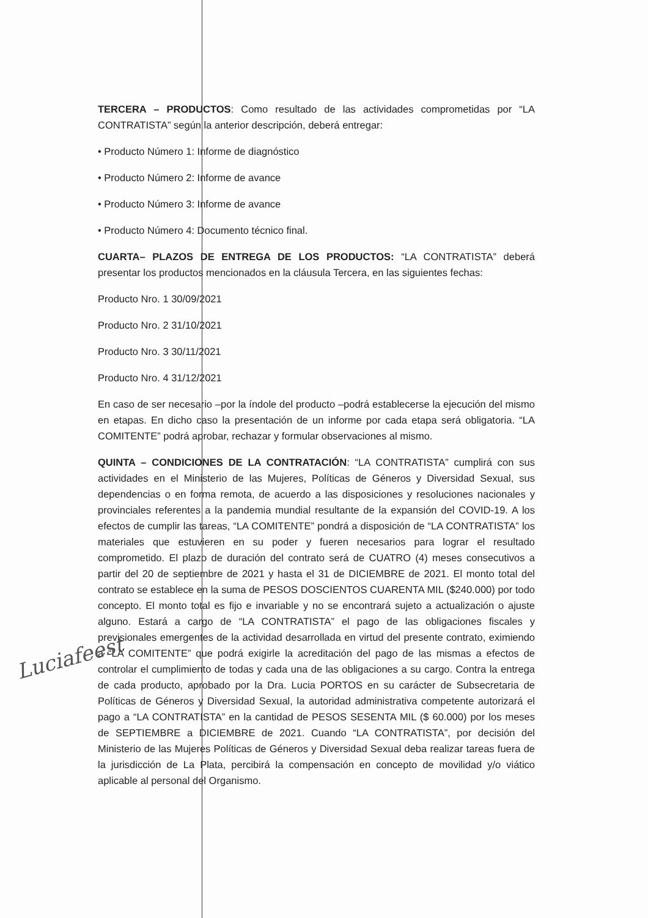TERCERA – PRODUCTOS: Como resultado de las actividades comprometidas por “LA CONTRATISTA” según la anterior descripción, deberá entregar:
• Producto Número 1: Informe de diagnóstico
• Producto Número 2: Informe de avance
• Producto Número 3: Informe de avance
• Producto Número 4: Documento técnico final.
CUARTA– PLAZOS DE ENTREGA DE LOS PRODUCTOS: “LA CONTRATISTA” deberá presentar los productos mencionados en la cláusula Tercera, en las siguientes fechas:
Producto Nro. 1 30/09/2021
Producto Nro. 2 31/10/2021
Producto Nro. 3 30/11/2021
Producto Nro. 4 31/12/2021
En caso de ser necesario –por la índole del producto –podrá establecerse la ejecución del mismo en etapas. En dicho caso la presentación de un informe por cada etapa será obligatoria. “LA COMITENTE” podrá aprobar, rechazar y formular observaciones al mismo.
QUINTA – CONDICIONES DE LA CONTRATACIÓN: “LA CONTRATISTA” cumplirá con sus actividades en el Ministerio de las Mujeres, Políticas de Géneros y Diversidad Sexual, sus dependencias o en forma remota, de acuerdo a las disposiciones y resoluciones nacionales y provinciales referentes a la pandemia mundial resultante de la expansión del COVID-19. A los efectos de cumplir las tareas, “LA COMITENTE” pondrá a disposición de “LA CONTRATISTA” los materiales que estuvieren en su poder y fueren necesarios para lograr el resultado comprometido. El plazo de duración del contrato será de CUATRO (4) meses consecutivos a partir del 20 de septiembre de 2021 y hasta el 31 de DICIEMBRE de 2021. El monto total del contrato se establece en la suma de PESOS DOSCIENTOS CUARENTA MIL ($240.000) por todo concepto. El monto total es fijo e invariable y no se encontrará sujeto a actualización o ajuste alguno. Estará a cargo de “LA CONTRATISTA” el pago de las obligaciones fiscales y previsionales emergentes de la actividad desarrollada en virtud del presente contrato, eximiendo a “LA COMITENTE” que podrá exigirle la acreditación del pago de las mismas a efectos de controlar el cumplimiento de todas y cada una de las obligaciones a su cargo. Contra la entrega de cada producto, aprobado por la Dra. Lucia PORTOS en su carácter de Subsecretaria de Políticas de Géneros y Diversidad Sexual, la autoridad administrativa competente autorizará el pago a “LA CONTRATISTA” en la cantidad de PESOS SESENTA MIL ($ 60.000) por los meses de SEPTIEMBRE a DICIEMBRE de 2021. Cuando “LA CONTRATISTA”, por decisión del Ministerio de las Mujeres Políticas de Géneros y Diversidad Sexual deba realizar tareas fuera de la jurisdicción de La Plata, percibirá la compensación en concepto de movilidad y/o viático aplicable al personal del Organismo.
Luciafeest